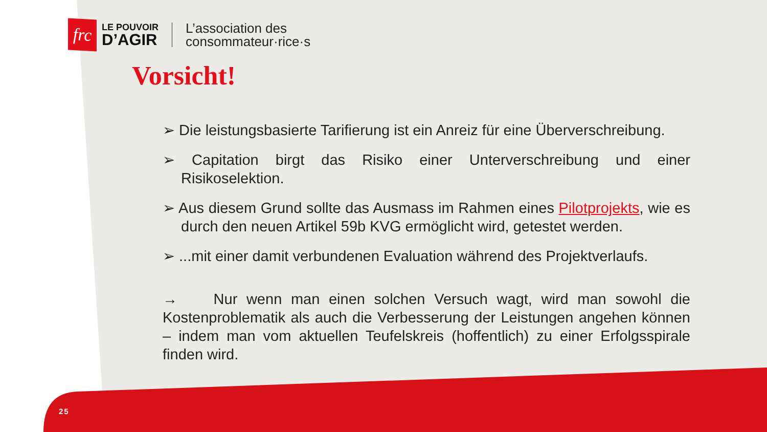frc
LE POUVOIR
D’AGIR
L’association des
consommateur·rice·s
Vorsicht!
➢ Die leistungsbasierte Tarifierung ist ein Anreiz für eine Überverschreibung.
➢ Capitation birgt das Risiko einer Unterverschreibung und einer Risikoselektion.
➢ Aus diesem Grund sollte das Ausmass im Rahmen eines Pilotprojekts, wie es durch den neuen Artikel 59b KVG ermöglicht wird, getestet werden.
➢ ...mit einer damit verbundenen Evaluation während des Projektverlaufs.
→ Nur wenn man einen solchen Versuch wagt, wird man sowohl die Kostenproblematik als auch die Verbesserung der Leistungen angehen können – indem man vom aktuellen Teufelskreis (hoffentlich) zu einer Erfolgsspirale finden wird.
25